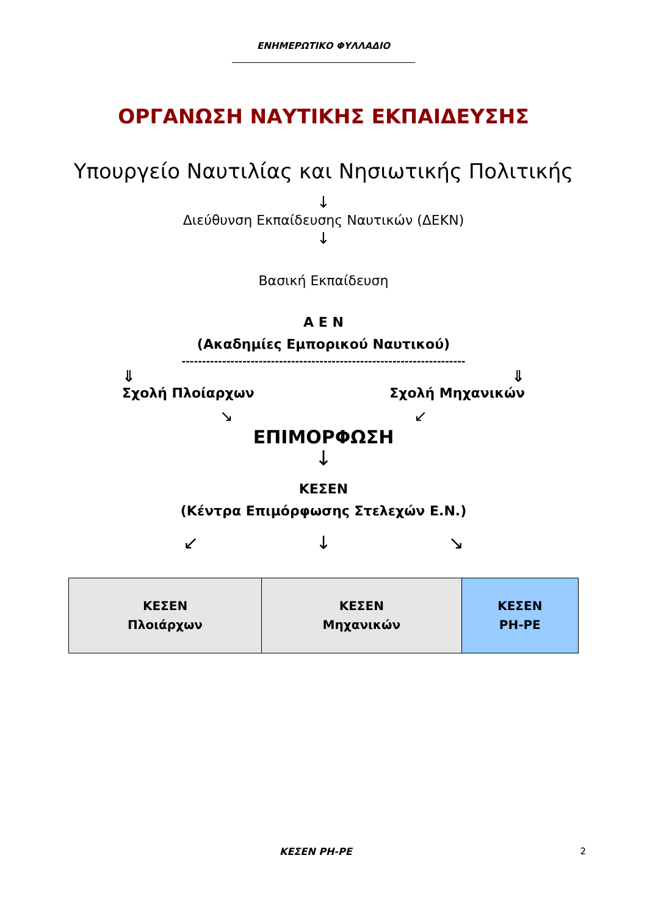ΕΝΗΜΕΡΩΤΙΚΟ ΦΥΛΛΑΔΙΟ
ΟΡΓΑΝΩΣΗ ΝΑΥΤΙΚΗΣ ΕΚΠΑΙΔΕΥΣΗΣ
Υπουργείο Ναυτιλίας και Νησιωτικής Πολιτικής
↓
Διεύθυνση Εκπαίδευσης Ναυτικών (ΔΕΚΝ)
↓
Βασική Εκπαίδευση
Α Ε Ν
(Ακαδημίες Εμπορικού Ναυτικού)
----------------------------------------------------------------------
⇓ ⇓
Σχολή Πλοίαρχων Σχολή Μηχανικών
↘ ↙
ΕΠΙΜΟΡΦΩΣΗ
↓
ΚΕΣΕΝ
(Κέντρα Επιμόρφωσης Στελεχών Ε.Ν.)
↙ ↓ ↘
| ΚΕΣΕΝ Πλοιάρχων | ΚΕΣΕΝ Μηχανικών | ΚΕΣΕΝ ΡΗ-ΡΕ |
ΚΕΣΕΝ ΡΗ-ΡΕ 2